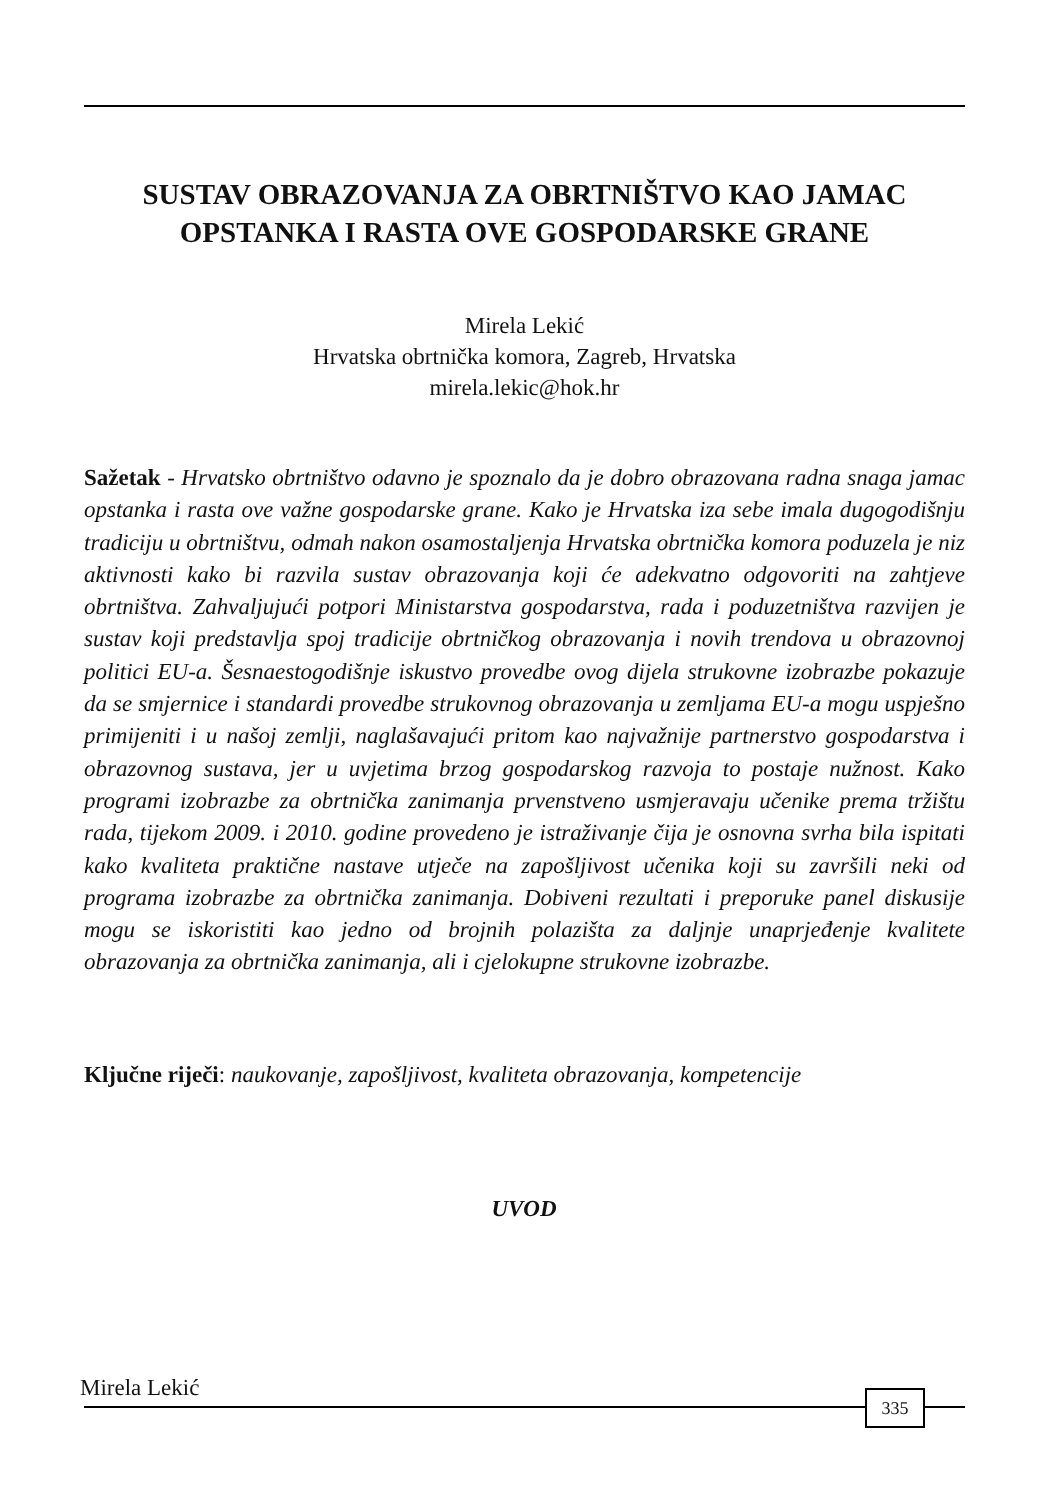SUSTAV OBRAZOVANJA ZA OBRTNIŠTVO KAO JAMAC OPSTANKA I RASTA OVE GOSPODARSKE GRANE
Mirela Lekić
Hrvatska obrtnička komora, Zagreb, Hrvatska
mirela.lekic@hok.hr
Sažetak - Hrvatsko obrtništvo odavno je spoznalo da je dobro obrazovana radna snaga jamac opstanka i rasta ove važne gospodarske grane. Kako je Hrvatska iza sebe imala dugogodišnju tradiciju u obrtništvu, odmah nakon osamostaljenja Hrvatska obrtnička komora poduzela je niz aktivnosti kako bi razvila sustav obrazovanja koji će adekvatno odgovoriti na zahtjeve obrtništva. Zahvaljujući potpori Ministarstva gospodarstva, rada i poduzetništva razvijen je sustav koji predstavlja spoj tradicije obrtničkog obrazovanja i novih trendova u obrazovnoj politici EU-a. Šesnaestogodišnje iskustvo provedbe ovog dijela strukovne izobrazbe pokazuje da se smjernice i standardi provedbe strukovnog obrazovanja u zemljama EU-a mogu uspješno primijeniti i u našoj zemlji, naglašavajući pritom kao najvažnije partnerstvo gospodarstva i obrazovnog sustava, jer u uvjetima brzog gospodarskog razvoja to postaje nužnost. Kako programi izobrazbe za obrtnička zanimanja prvenstveno usmjeravaju učenike prema tržištu rada, tijekom 2009. i 2010. godine provedeno je istraživanje čija je osnovna svrha bila ispitati kako kvaliteta praktične nastave utječe na zapošljivost učenika koji su završili neki od programa izobrazbe za obrtnička zanimanja. Dobiveni rezultati i preporuke panel diskusije mogu se iskoristiti kao jedno od brojnih polazišta za daljnje unaprjeđenje kvalitete obrazovanja za obrtnička zanimanja, ali i cjelokupne strukovne izobrazbe.
Ključne riječi: naukovanje, zapošljivost, kvaliteta obrazovanja, kompetencije
UVOD
Mirela Lekić 335